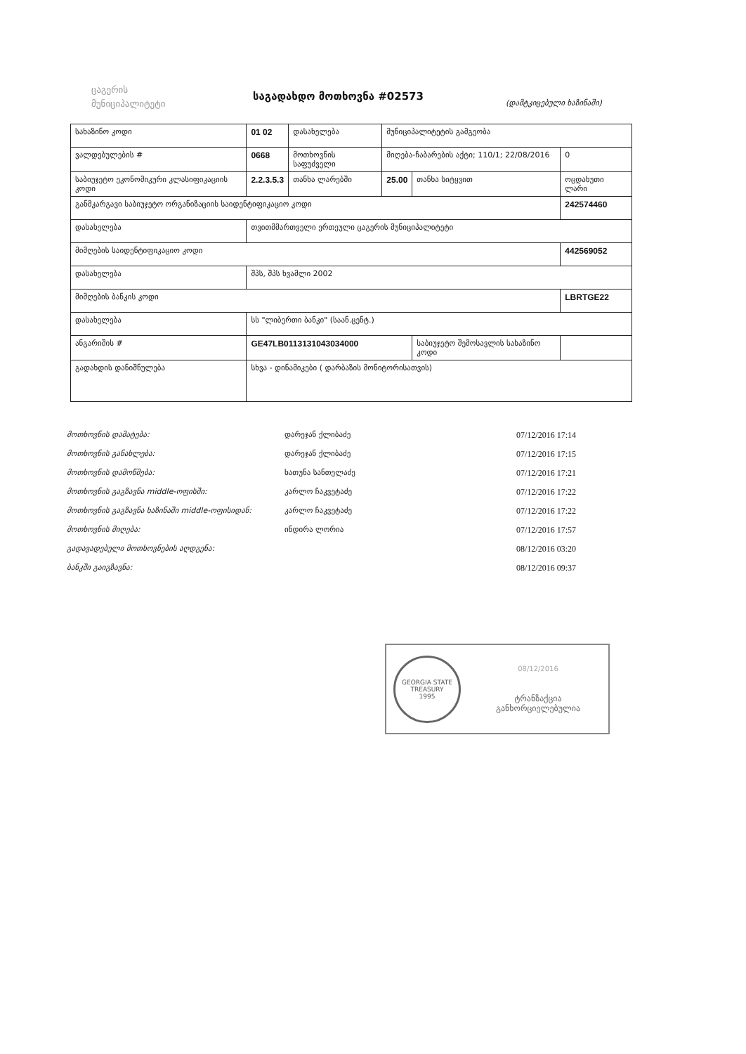ცაგერის
მუნიციპალიტეტი
საგადახდო მოთხოვნა #02573
(დამტკიცებული ხაზინაში)
| სახაზინო კოდი | 01 02 | დასახელება | მუნიციპალიტეტის გამგეობა | | | | |
| ვალდებულების # | 0668 | მოთხოვნის საფუძველი | მიღება-ჩაბარების აქტი; 110/1; 22/08/2016 | | | | 0 |
| საბიუჯეტო ეკონომიკური კლასიფიკაციის კოდი | 2.2.3.5.3 | თანხა ლარებში | 25.00 | თანხა სიტყვით | ოცდახუთი ლარი | | |
| განმკარგავი საბიუჯეტო ორგანიზაციის საიდენტიფიკაციო კოდი | | | | | 242574460 | | |
| დასახელება | თვითმმართველი ერთეული ცაგერის მუნიციპალიტეტი | | | | | | |
| მიმღების საიდენტიფიკაციო კოდი | | | | | 442569052 | | |
| დასახელება | შპს, შპს ხვამლი 2002 | | | | | | |
| მიმღების ბანკის კოდი | | | | | LBRTGE22 | | |
| დასახელება | სს "ლიბერთი ბანკი" (საან.ცენტ.) | | | | | | |
| ანგარიშის # | GE47LB0113131043034000 | | | საბიუჯეტო შემოსავლის სახაზინო კოდი | | | |
| გადახდის დანიშნულება | სხვა - დინამიკები ( დარბაზის მონიტორისათვის) | | | | | | |
მოთხოვნის დამატება:
დარეჯან ქლიბაძე
07/12/2016 17:14
მოთხოვნის განახლება:
დარეჯან ქლიბაძე
07/12/2016 17:15
მოთხოვნის დამოწმება:
ხათუნა სანთელაძე
07/12/2016 17:21
მოთხოვნის გაგზავნა middle-ოფისში:
კარლო ჩაკვეტაძე
07/12/2016 17:22
მოთხოვნის გაგზავნა ხაზინაში middle-ოფისიდან:
კარლო ჩაკვეტაძე
07/12/2016 17:22
მოთხოვნის მიღება:
ინდირა ლორია
07/12/2016 17:57
გადავადებული მოთხოვნების აღდგენა:
08/12/2016 03:20
ბანკში გაიგზავნა:
08/12/2016 09:37
GEORGIA STATE TREASURY
1995
08/12/2016
ტრანზაქცია
განხორციელებულია